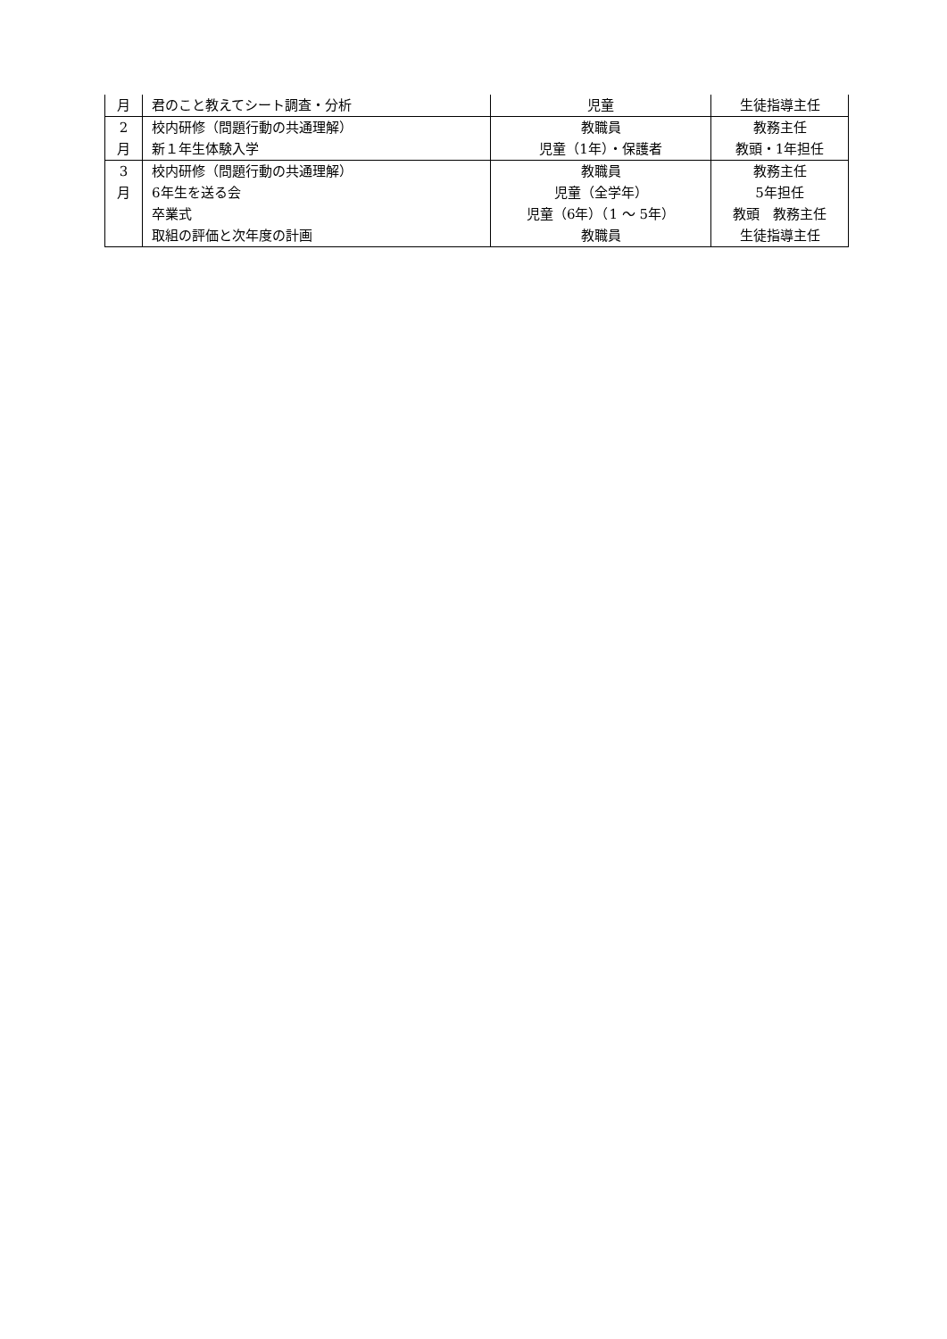| 月 | 君のこと教えてシート調査・分析 | 児童 | 生徒指導主任 |
| 2 | 校内研修（問題行動の共通理解） | 教職員 | 教務主任 |
| 月 | 新１年生体験入学 | 児童（1年）・保護者 | 教頭・1年担任 |
| 3 | 校内研修（問題行動の共通理解） | 教職員 | 教務主任 |
| 月 | 6年生を送る会 | 児童（全学年） | 5年担任 |
| | 卒業式 | 児童（6年）（1 ～ 5年） | 教頭 教務主任 |
| | 取組の評価と次年度の計画 | 教職員 | 生徒指導主任 |